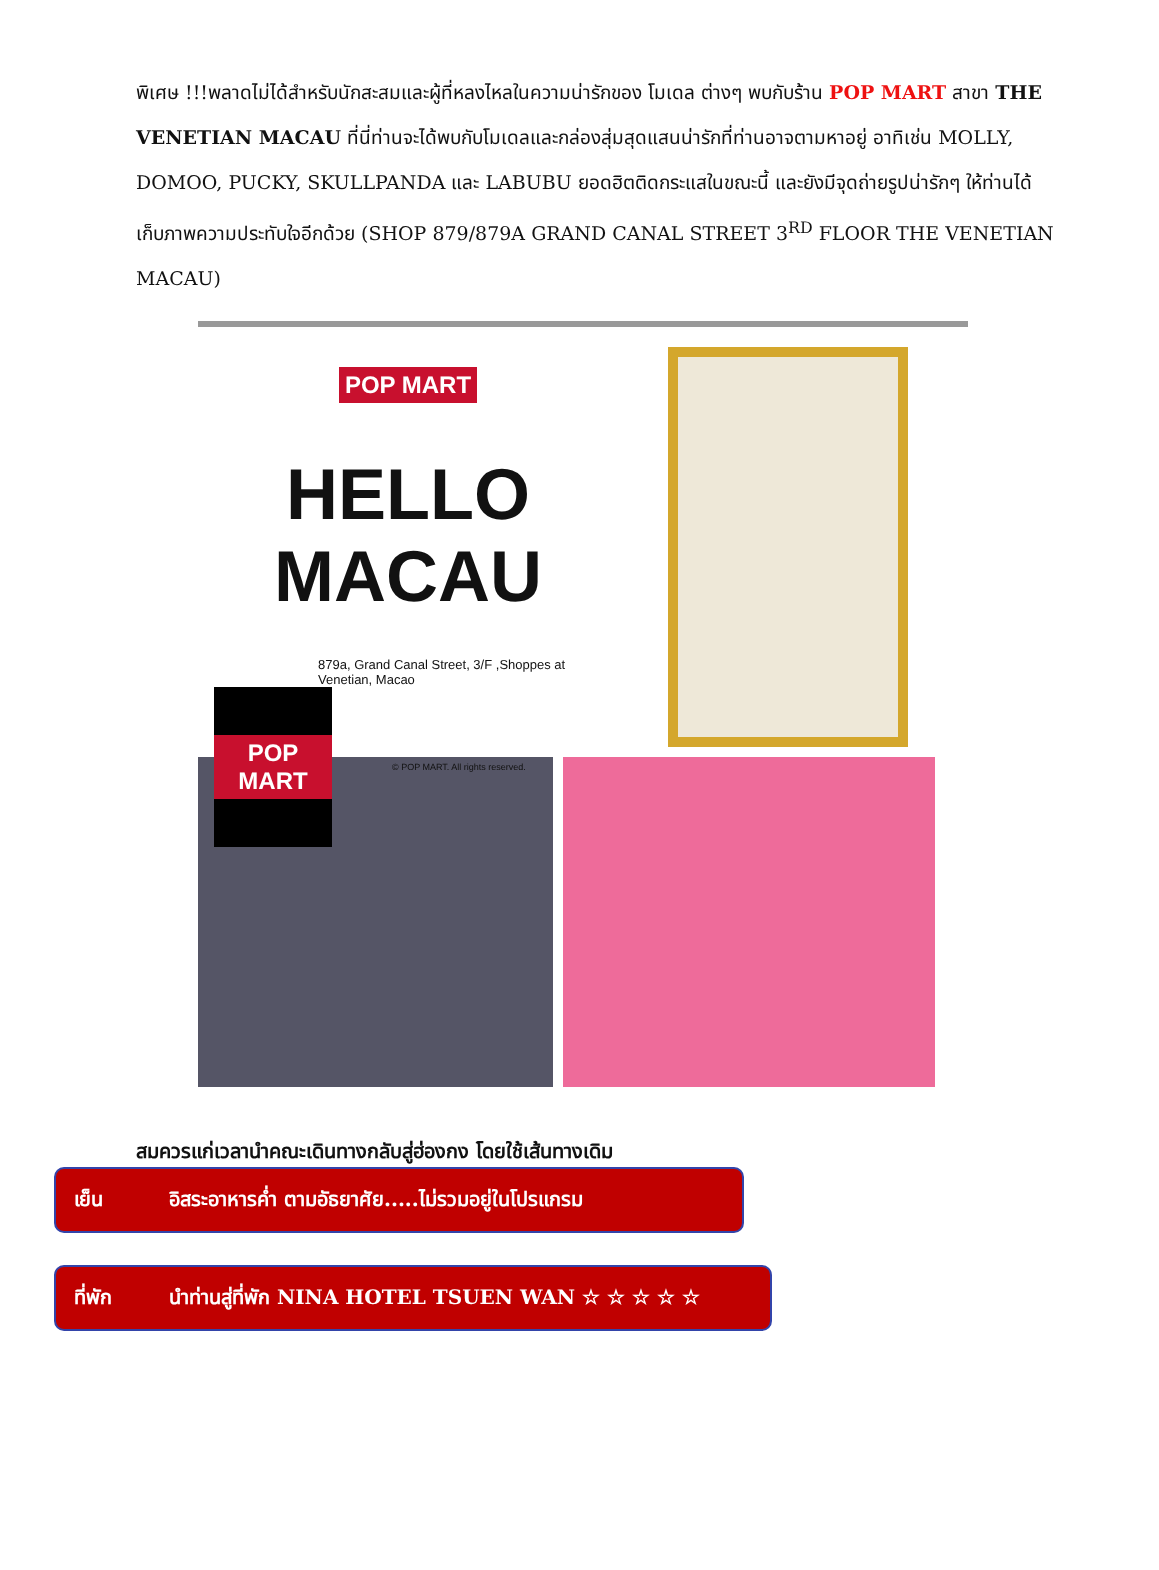พิเศษ !!!พลาดไม่ได้สำหรับนักสะสมและผู้ที่หลงไหลในความน่ารักของ โมเดล ต่างๆ พบกับร้าน POP MART สาขา THE VENETIAN MACAU ที่นี่ท่านจะได้พบกับโมเดลและกล่องสุ่มสุดแสนน่ารักที่ท่านอาจตามหาอยู่ อาทิเช่น MOLLY, DOMOO, PUCKY, SKULLPANDA และ LABUBU ยอดฮิตติดกระแสในขณะนี้ และยังมีจุดถ่ายรูปน่ารักๆ ให้ท่านได้เก็บภาพความประทับใจอีกด้วย (SHOP 879/879A GRAND CANAL STREET 3<sup>RD</sup> FLOOR THE VENETIAN MACAU)
POP MART
HELLO MACAU
879a, Grand Canal Street, 3/F ,Shoppes at Venetian, Macao
POP MART
© POP MART. All rights reserved.
สมควรแก่เวลานำคณะเดินทางกลับสู่ฮ่องกง โดยใช้เส้นทางเดิม
เย็น อิสระอาหารค่ำ ตามอัธยาศัย.....ไม่รวมอยู่ในโปรแกรม
ที่พัก นำท่านสู่ที่พัก NINA HOTEL TSUEN WAN ☆ ☆ ☆ ☆ ☆